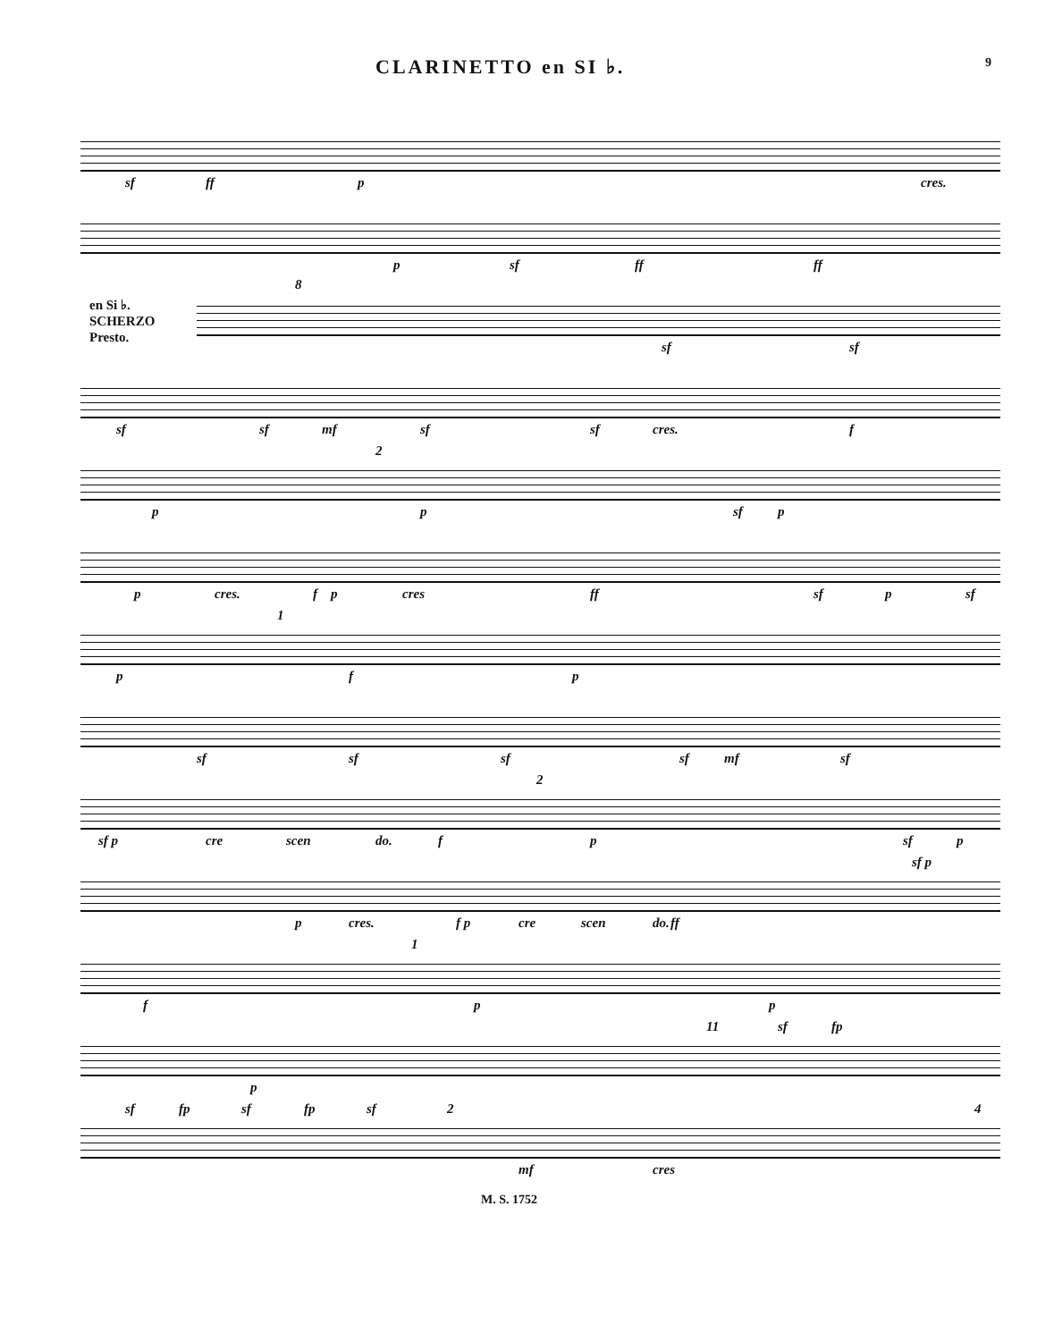CLARINETTO en SI ♭. 9
sf ff p cres.
p sf ff ff
en Si ♭.
SCHERZO
Presto.
8
sf sf
sf sf mf sf sf cres. f
2
p p sf p
p cres. f p cres ff sf p sf
1
p f p
sf sf sf sf mf sf
2
sf p cre scen do. f p sf p
p cres. f p cre scen do. ff
sf p
1
f p p
11
p
sf fp
sf fp sf fp sf 2 4
mf cres
M. S. 1752